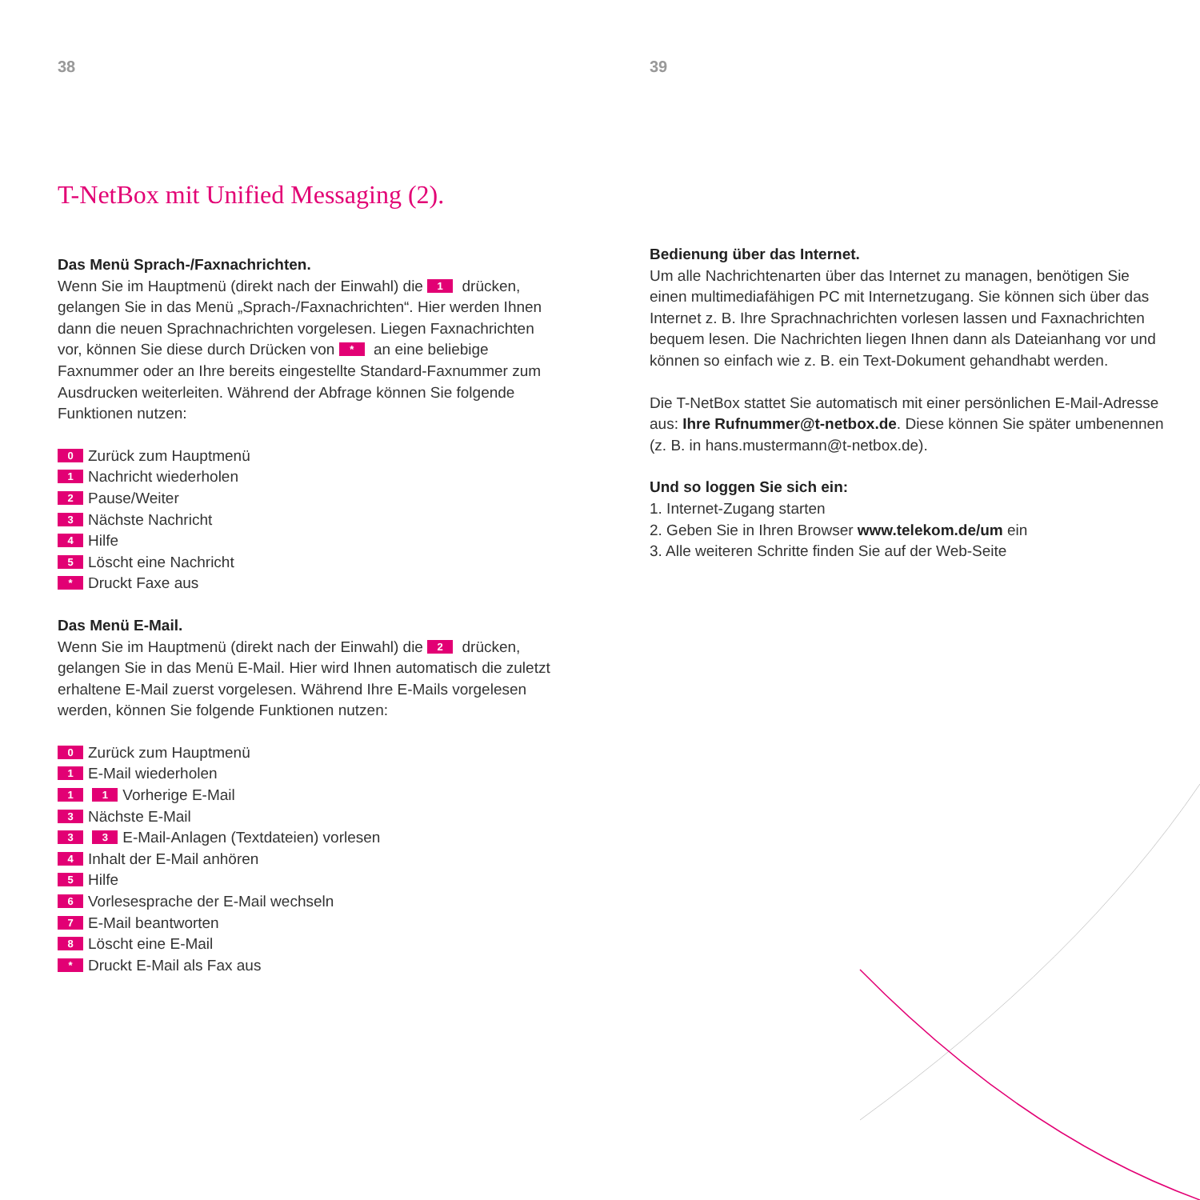38
T-NetBox mit Unified Messaging (2).
Das Menü Sprach-/Faxnachrichten.
Wenn Sie im Hauptmenü (direkt nach der Einwahl) die 1 drücken, gelangen Sie in das Menü „Sprach-/Faxnachrichten“. Hier werden Ihnen dann die neuen Sprachnachrichten vorgelesen. Liegen Faxnachrichten vor, können Sie diese durch Drücken von * an eine beliebige Faxnummer oder an Ihre bereits eingestellte Standard-Faxnummer zum Ausdrucken weiterleiten. Während der Abfrage können Sie folgende Funktionen nutzen:
0 Zurück zum Hauptmenü
1 Nachricht wiederholen
2 Pause/Weiter
3 Nächste Nachricht
4 Hilfe
5 Löscht eine Nachricht
* Druckt Faxe aus
Das Menü E-Mail.
Wenn Sie im Hauptmenü (direkt nach der Einwahl) die 2 drücken, gelangen Sie in das Menü E-Mail. Hier wird Ihnen automatisch die zuletzt erhaltene E-Mail zuerst vorgelesen. Während Ihre E-Mails vorgelesen werden, können Sie folgende Funktionen nutzen:
0 Zurück zum Hauptmenü
1 E-Mail wiederholen
1 1 Vorherige E-Mail
3 Nächste E-Mail
3 3 E-Mail-Anlagen (Textdateien) vorlesen
4 Inhalt der E-Mail anhören
5 Hilfe
6 Vorlesesprache der E-Mail wechseln
7 E-Mail beantworten
8 Löscht eine E-Mail
* Druckt E-Mail als Fax aus
39
Bedienung über das Internet.
Um alle Nachrichtenarten über das Internet zu managen, benötigen Sie einen multimediafähigen PC mit Internetzugang. Sie können sich über das Internet z. B. Ihre Sprachnachrichten vorlesen lassen und Faxnachrichten bequem lesen. Die Nachrichten liegen Ihnen dann als Dateianhang vor und können so einfach wie z. B. ein Text-Dokument gehandhabt werden.
Die T-NetBox stattet Sie automatisch mit einer persönlichen E-Mail-Adresse aus: Ihre Rufnummer@t-netbox.de. Diese können Sie später umbenennen (z. B. in hans.mustermann@t-netbox.de).
Und so loggen Sie sich ein:
1. Internet-Zugang starten
2. Geben Sie in Ihren Browser www.telekom.de/um ein
3. Alle weiteren Schritte finden Sie auf der Web-Seite